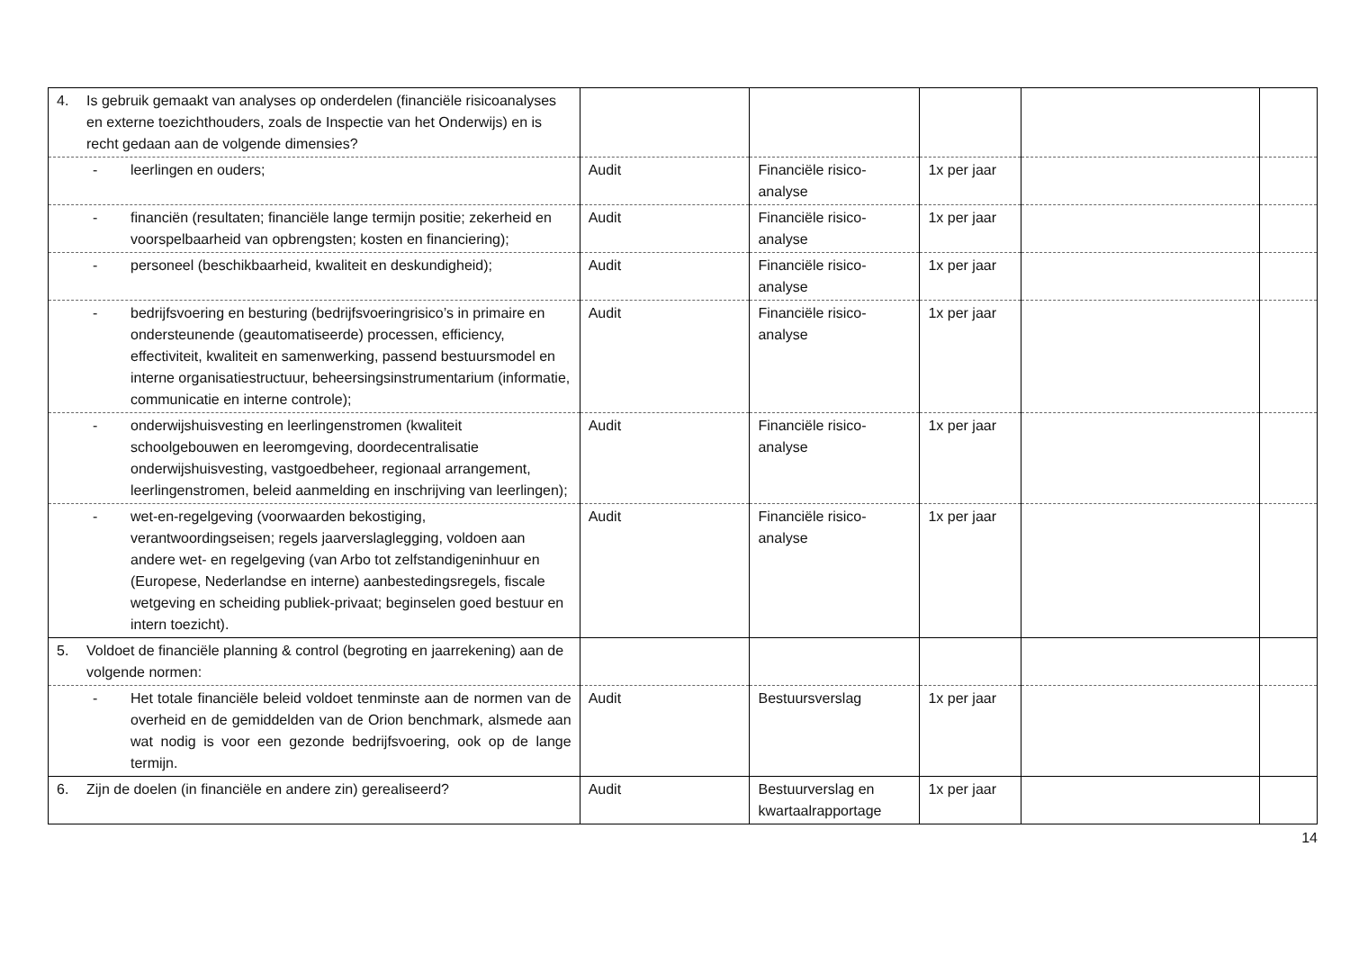| 4. Is gebruik gemaakt van analyses op onderdelen (financiële risicoanalyses en externe toezichthouders, zoals de Inspectie van het Onderwijs) en is recht gedaan aan de volgende dimensies? | | | | | |
| - leerlingen en ouders; | Audit | Financiële risico-analyse | 1x per jaar | | |
| - financiën (resultaten; financiële lange termijn positie; zekerheid en voorspelbaarheid van opbrengsten; kosten en financiering); | Audit | Financiële risico-analyse | 1x per jaar | | |
| - personeel (beschikbaarheid, kwaliteit en deskundigheid); | Audit | Financiële risico-analyse | 1x per jaar | | |
| - bedrijfsvoering en besturing (bedrijfsvoeringrisico’s in primaire en ondersteunende (geautomatiseerde) processen, efficiency, effectiviteit, kwaliteit en samenwerking, passend bestuursmodel en interne organisatiestructuur, beheersingsinstrumentarium (informatie, communicatie en interne controle); | Audit | Financiële risico-analyse | 1x per jaar | | |
| - onderwijshuisvesting en leerlingenstromen (kwaliteit schoolgebouwen en leeromgeving, doordecentralisatie onderwijshuisvesting, vastgoedbeheer, regionaal arrangement, leerlingenstromen, beleid aanmelding en inschrijving van leerlingen); | Audit | Financiële risico-analyse | 1x per jaar | | |
| - wet-en-regelgeving (voorwaarden bekostiging, verantwoordingseisen; regels jaarverslaglegging, voldoen aan andere wet- en regelgeving (van Arbo tot zelfstandigeninhuur en (Europese, Nederlandse en interne) aanbestedingsregels, fiscale wetgeving en scheiding publiek-privaat; beginselen goed bestuur en intern toezicht). | Audit | Financiële risico-analyse | 1x per jaar | | |
| 5. Voldoet de financiële planning & control (begroting en jaarrekening) aan de volgende normen: | | | | | |
| - Het totale financiële beleid voldoet tenminste aan de normen van de overheid en de gemiddelden van de Orion benchmark, alsmede aan wat nodig is voor een gezonde bedrijfsvoering, ook op de lange termijn. | Audit | Bestuursverslag | 1x per jaar | | |
| 6. Zijn de doelen (in financiële en andere zin) gerealiseerd? | Audit | Bestuurverslag en kwartaalrapportage | 1x per jaar | | |
14